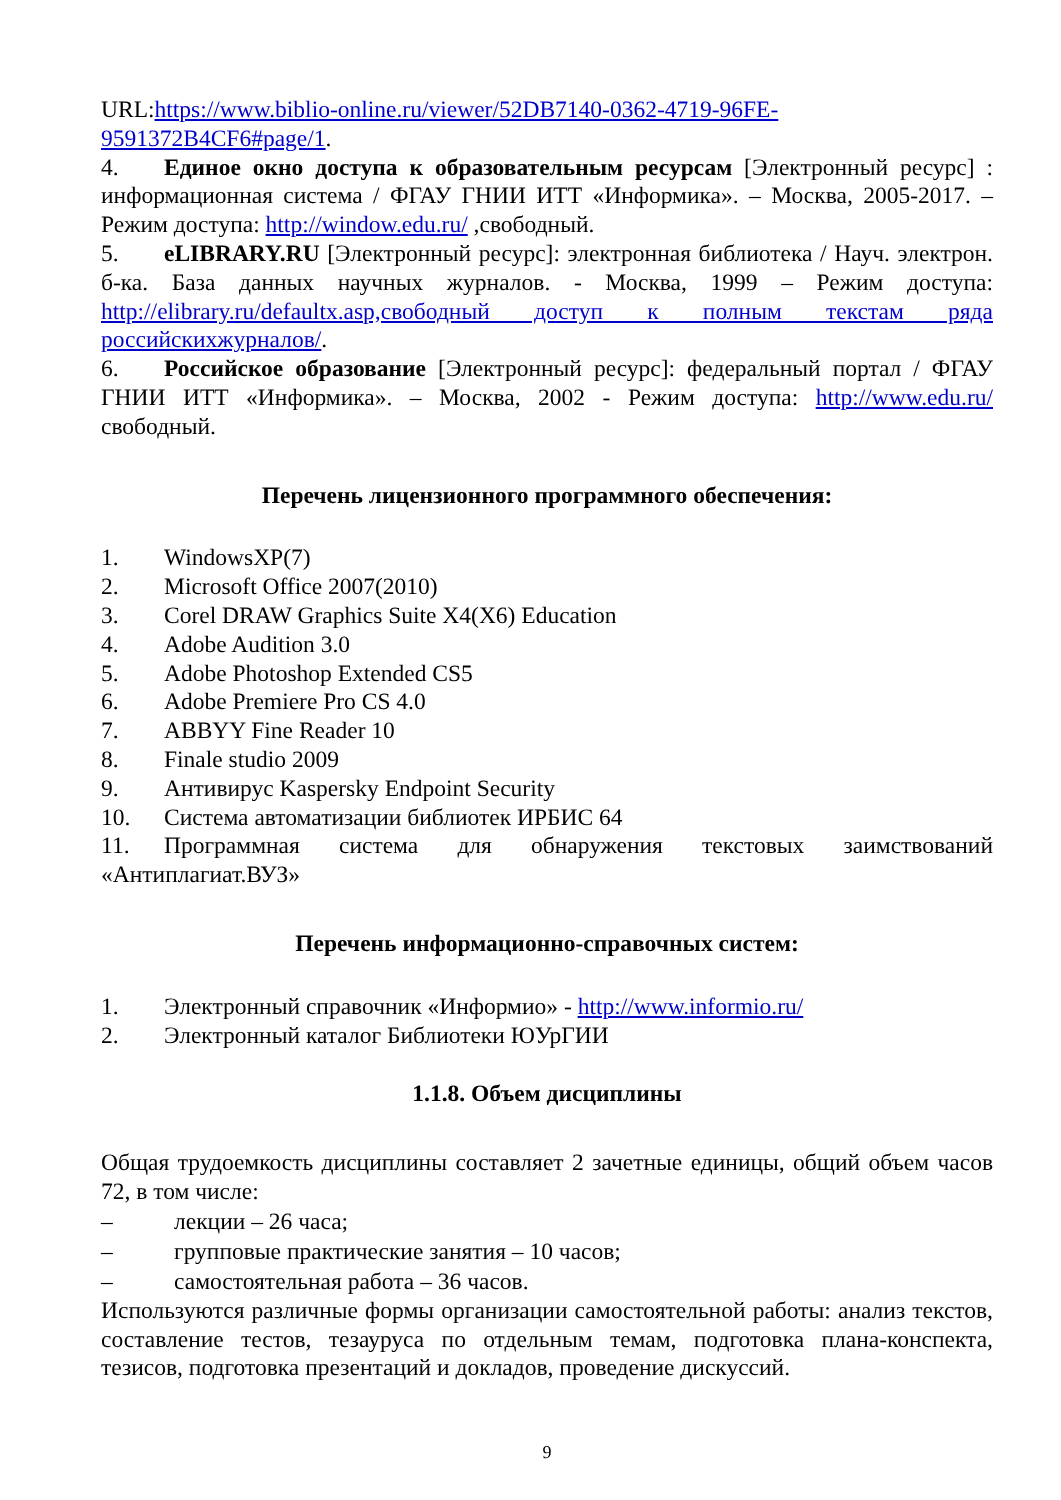URL:https://www.biblio-online.ru/viewer/52DB7140-0362-4719-96FE-9591372B4CF6#page/1.
4. Единое окно доступа к образовательным ресурсам [Электронный ресурс] : информационная система / ФГАУ ГНИИ ИТТ «Информика». – Москва, 2005-2017. – Режим доступа: http://window.edu.ru/ ,свободный.
5. eLIBRARY.RU [Электронный ресурс]: электронная библиотека / Науч. электрон. б-ка. База данных научных журналов. - Москва, 1999 – Режим доступа: http://elibrary.ru/defaultx.asp,свободный доступ к полным текстам ряда российскихжурналов/.
6. Российское образование [Электронный ресурс]: федеральный портал / ФГАУ ГНИИ ИТТ «Информика». – Москва, 2002 - Режим доступа: http://www.edu.ru/свободный.
Перечень лицензионного программного обеспечения:
1. WindowsXP(7)
2. Microsoft Office 2007(2010)
3. Corel DRAW Graphics Suite X4(X6) Education
4. Adobe Audition 3.0
5. Adobe Photoshop Extended CS5
6. Adobe Premiere Pro CS 4.0
7. ABBYY Fine Reader 10
8. Finale studio 2009
9. Антивирус Kaspersky Endpoint Security
10. Система автоматизации библиотек ИРБИС 64
11. Программная система для обнаружения текстовых заимствований «Антиплагиат.ВУЗ»
Перечень информационно-справочных систем:
1. Электронный справочник «Информио» - http://www.informio.ru/
2. Электронный каталог Библиотеки ЮУрГИИ
1.1.8. Объем дисциплины
Общая трудоемкость дисциплины составляет 2 зачетные единицы, общий объем часов 72, в том числе:
– лекции – 26 часа;
– групповые практические занятия – 10 часов;
– самостоятельная работа – 36 часов.
Используются различные формы организации самостоятельной работы: анализ текстов, составление тестов, тезауруса по отдельным темам, подготовка плана-конспекта, тезисов, подготовка презентаций и докладов, проведение дискуссий.
9